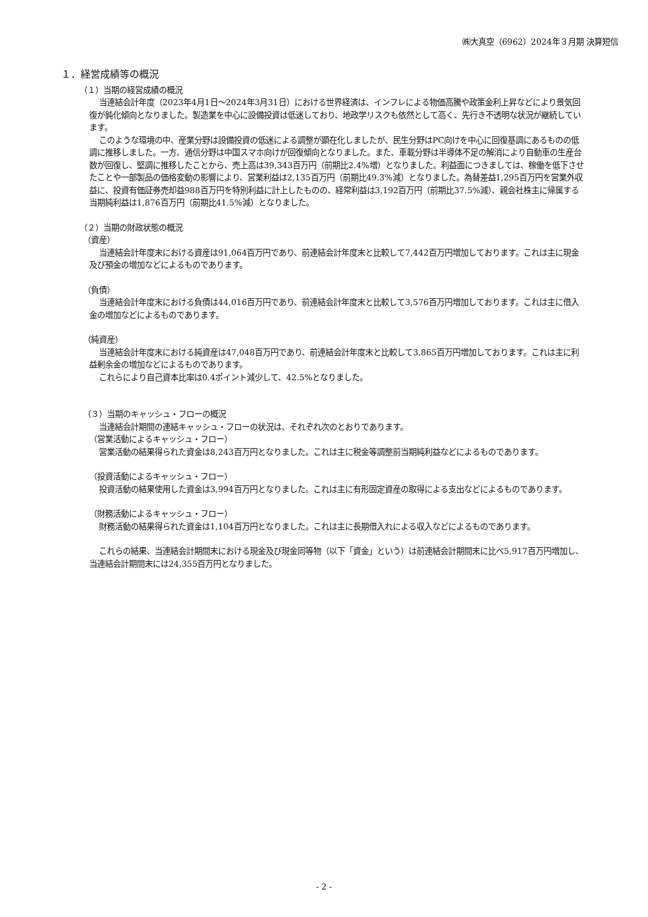㈱大真空（6962）2024年３月期 決算短信
１．経営成績等の概況
（１）当期の経営成績の概況
当連結会計年度（2023年4月1日～2024年3月31日）における世界経済は、インフレによる物価高騰や政策金利上昇などにより景気回復が鈍化傾向となりました。製造業を中心に設備投資は低迷しており、地政学リスクも依然として高く、先行き不透明な状況が継続しています。
このような環境の中、産業分野は設備投資の低迷による調整が顕在化しましたが、民生分野はPC向けを中心に回復基調にあるものの低調に推移しました。一方、通信分野は中国スマホ向けが回復傾向となりました。また、車載分野は半導体不足の解消により自動車の生産台数が回復し、堅調に推移したことから、売上高は39,343百万円（前期比2.4%増）となりました。利益面につきましては、稼働を低下させたことや一部製品の価格変動の影響により、営業利益は2,135百万円（前期比49.3%減）となりました。為替差益1,295百万円を営業外収益に、投資有価証券売却益988百万円を特別利益に計上したものの、経常利益は3,192百万円（前期比37.5%減）、親会社株主に帰属する当期純利益は1,876百万円（前期比41.5%減）となりました。
（２）当期の財政状態の概況
（資産）
当連結会計年度末における資産は91,064百万円であり、前連結会計年度末と比較して7,442百万円増加しております。これは主に現金及び預金の増加などによるものであります。
（負債）
当連結会計年度末における負債は44,016百万円であり、前連結会計年度末と比較して3,576百万円増加しております。これは主に借入金の増加などによるものであります。
（純資産）
当連結会計年度末における純資産は47,048百万円であり、前連結会計年度末と比較して3,865百万円増加しております。これは主に利益剰余金の増加などによるものであります。
これらにより自己資本比率は0.4ポイント減少して、42.5%となりました。
（３）当期のキャッシュ・フローの概況
当連結会計期間の連結キャッシュ・フローの状況は、それぞれ次のとおりであります。
（営業活動によるキャッシュ・フロー）
営業活動の結果得られた資金は8,243百万円となりました。これは主に税金等調整前当期純利益などによるものであります。
（投資活動によるキャッシュ・フロー）
投資活動の結果使用した資金は3,994百万円となりました。これは主に有形固定資産の取得による支出などによるものであります。
（財務活動によるキャッシュ・フロー）
財務活動の結果得られた資金は1,104百万円となりました。これは主に長期借入れによる収入などによるものであります。
これらの結果、当連結会計期間末における現金及び現金同等物（以下「資金」という）は前連結会計期間末に比べ5,917百万円増加し、当連結会計期間末には24,355百万円となりました。
- 2 -